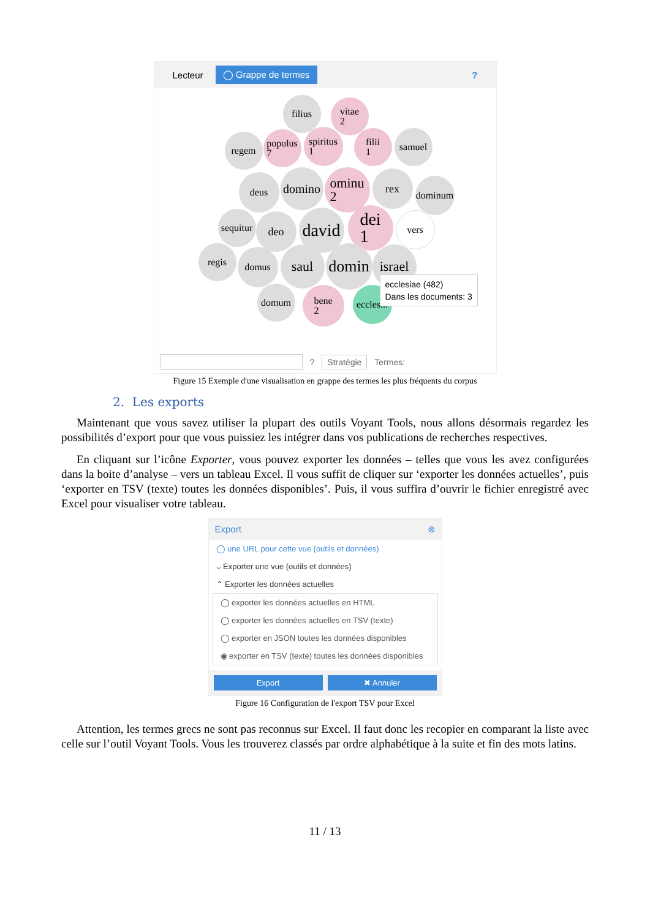Lecteur ◯ Grappe de termes?
filius
vitae
2
regem
populus
7
spiritus
1
filii
1
samuel
deus
domino
ominu
2
rex
dominum
sequitur
deo
david
dei
1
vers
regis domus saul
domin
israel
domum
bene
2
eccles...
ecclesiae (482)
Dans les documents: 3
? Stratégie Termes:
Figure 15 Exemple d'une visualisation en grappe des termes les plus fréquents du corpus
2. Les exports
Maintenant que vous savez utiliser la plupart des outils Voyant Tools, nous allons désormais regardez les possibilités d’export pour que vous puissiez les intégrer dans vos publications de recherches respectives.
En cliquant sur l’icône Exporter, vous pouvez exporter les données – telles que vous les avez configurées dans la boite d’analyse – vers un tableau Excel. Il vous suffit de cliquer sur ‘exporter les données actuelles’, puis ‘exporter en TSV (texte) toutes les données disponibles’. Puis, il vous suffira d’ouvrir le fichier enregistré avec Excel pour visualiser votre tableau.
Export ⊗
◯ une URL pour cette vue (outils et données)
⌵ Exporter une vue (outils et données)
⌃ Exporter les données actuelles
◯ exporter les données actuelles en HTML
◯ exporter les données actuelles en TSV (texte)
◯ exporter en JSON toutes les données disponibles
◉ exporter en TSV (texte) toutes les données disponibles
Export ✖ Annuler
Figure 16 Configuration de l'export TSV pour Excel
Attention, les termes grecs ne sont pas reconnus sur Excel. Il faut donc les recopier en comparant la liste avec celle sur l’outil Voyant Tools. Vous les trouverez classés par ordre alphabétique à la suite et fin des mots latins.
11 / 13